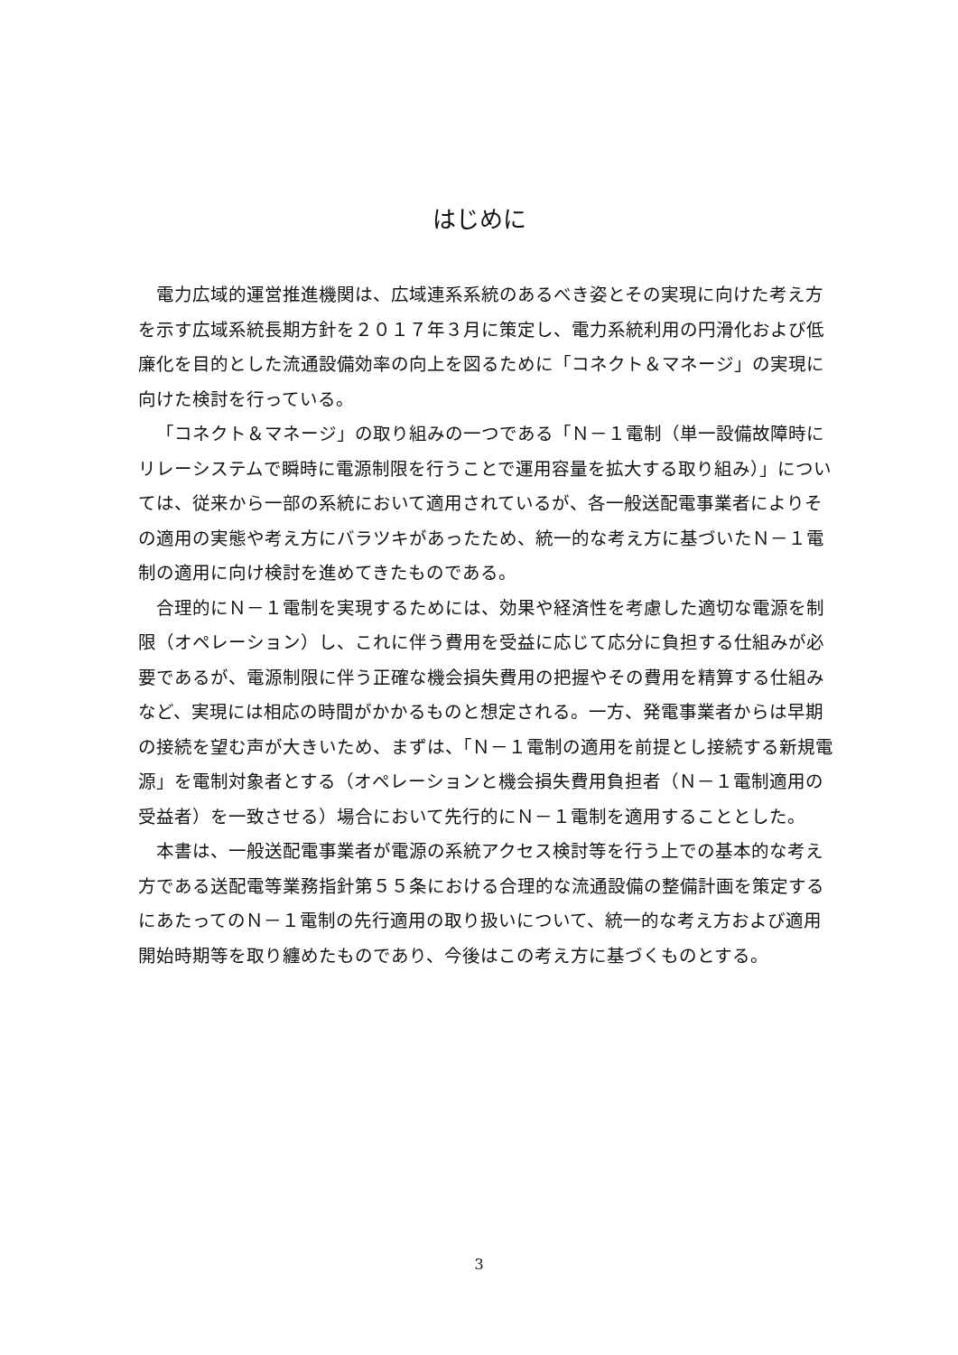はじめに
電力広域的運営推進機関は、広域連系系統のあるべき姿とその実現に向けた考え方を示す広域系統長期方針を２０１７年３月に策定し、電力系統利用の円滑化および低廉化を目的とした流通設備効率の向上を図るために「コネクト＆マネージ」の実現に向けた検討を行っている。
「コネクト＆マネージ」の取り組みの一つである「Ｎ－１電制（単一設備故障時にリレーシステムで瞬時に電源制限を行うことで運用容量を拡大する取り組み）」については、従来から一部の系統において適用されているが、各一般送配電事業者によりその適用の実態や考え方にバラツキがあったため、統一的な考え方に基づいたＮ－１電制の適用に向け検討を進めてきたものである。
合理的にＮ－１電制を実現するためには、効果や経済性を考慮した適切な電源を制限（オペレーション）し、これに伴う費用を受益に応じて応分に負担する仕組みが必要であるが、電源制限に伴う正確な機会損失費用の把握やその費用を精算する仕組みなど、実現には相応の時間がかかるものと想定される。一方、発電事業者からは早期の接続を望む声が大きいため、まずは、「Ｎ－１電制の適用を前提とし接続する新規電源」を電制対象者とする（オペレーションと機会損失費用負担者（Ｎ－１電制適用の受益者）を一致させる）場合において先行的にＮ－１電制を適用することとした。
本書は、一般送配電事業者が電源の系統アクセス検討等を行う上での基本的な考え方である送配電等業務指針第５５条における合理的な流通設備の整備計画を策定するにあたってのＮ－１電制の先行適用の取り扱いについて、統一的な考え方および適用開始時期等を取り纏めたものであり、今後はこの考え方に基づくものとする。
3